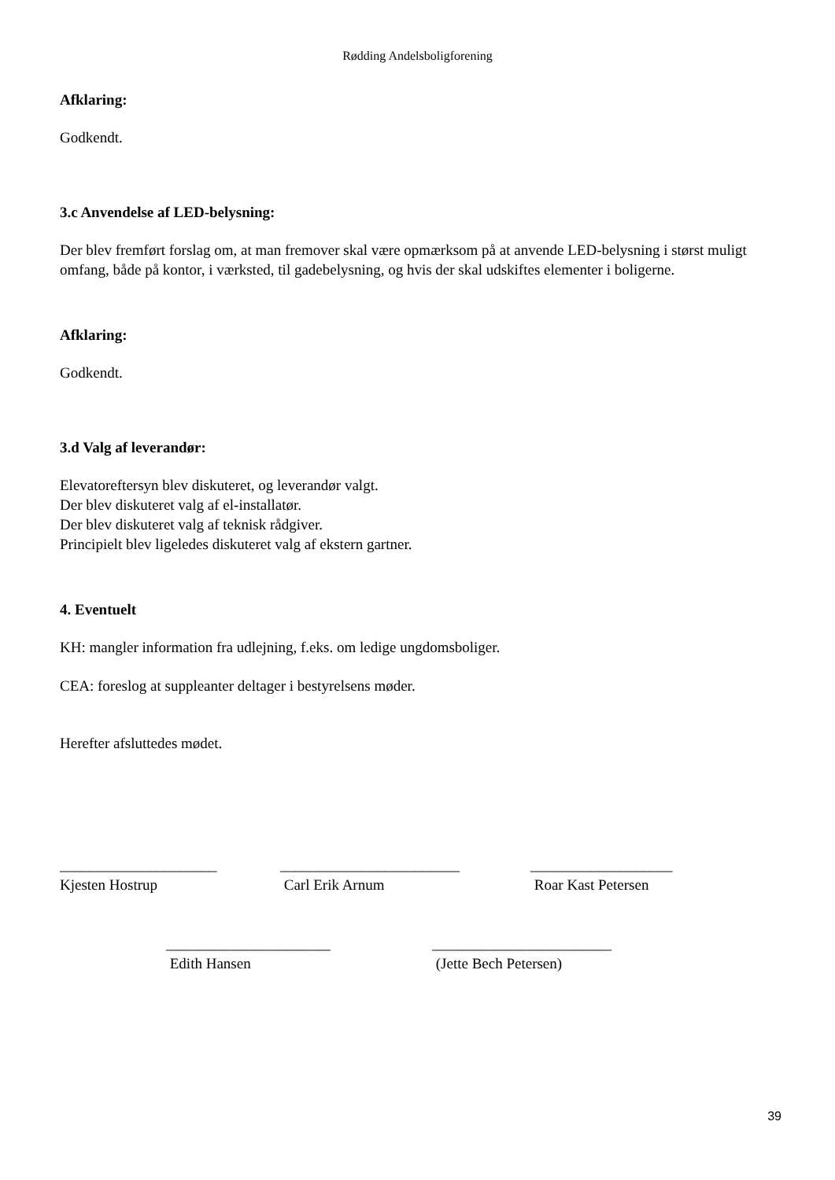Rødding Andelsboligforening
Afklaring:
Godkendt.
3.c Anvendelse af LED-belysning:
Der blev fremført forslag om, at man fremover skal være opmærksom på at anvende LED-belysning i størst muligt omfang, både på kontor, i værksted, til gadebelysning, og hvis der skal udskiftes elementer i boligerne.
Afklaring:
Godkendt.
3.d Valg af leverandør:
Elevatoreftersyn blev diskuteret, og leverandør valgt.
Der blev diskuteret valg af el-installatør.
Der blev diskuteret valg af teknisk rådgiver.
Principielt blev ligeledes diskuteret valg af ekstern gartner.
4. Eventuelt
KH: mangler information fra udlejning, f.eks. om ledige ungdomsboliger.
CEA: foreslog at suppleanter deltager i bestyrelsens møder.
Herefter afsluttedes mødet.
_____________________
Kjesten Hostrup
________________________
Carl Erik Arnum
___________________
Roar Kast Petersen
______________________
Edith Hansen
________________________
(Jette Bech Petersen)
39